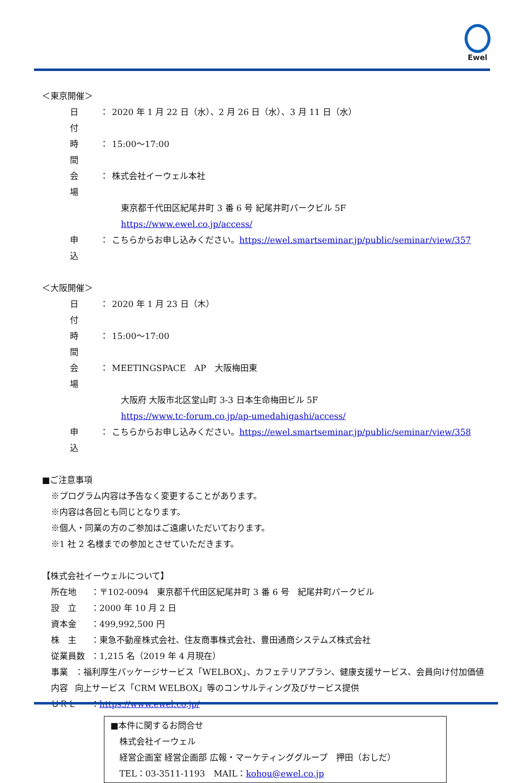Ewel
＜東京開催＞
日付 ： 2020 年 1 月 22 日（水）、2 月 26 日（水）、3 月 11 日（水）
時間 ： 15:00～17:00
会場 ： 株式会社イーウェル本社
東京都千代田区紀尾井町 3 番 6 号 紀尾井町パークビル 5F
https://www.ewel.co.jp/access/
申込 ： こちらからお申し込みください。https://ewel.smartseminar.jp/public/seminar/view/357
＜大阪開催＞
日付 ： 2020 年 1 月 23 日（木）
時間 ： 15:00～17:00
会場 ： MEETINGSPACE　AP　大阪梅田東
大阪府 大阪市北区堂山町 3-3 日本生命梅田ビル 5F
https://www.tc-forum.co.jp/ap-umedahigashi/access/
申込 ： こちらからお申し込みください。https://ewel.smartseminar.jp/public/seminar/view/358
■ご注意事項
※プログラム内容は予告なく変更することがあります。
※内容は各回とも同じとなります。
※個人・同業の方のご参加はご遠慮いただいております。
※1 社 2 名様までの参加とさせていただきます。
【株式会社イーウェルについて】
所在地 ：〒102-0094　東京都千代田区紀尾井町 3 番 6 号　紀尾井町パークビル
設　立 ：2000 年 10 月 2 日
資本金 ：499,992,500 円
株　主 ：東急不動産株式会社、住友商事株式会社、豊田通商システムズ株式会社
従業員数 ：1,215 名（2019 年 4 月現在）
事業内容 ：福利厚生パッケージサービス「WELBOX」、カフェテリアプラン、健康支援サービス、会員向け付加価値向上サービス「CRM WELBOX」等のコンサルティング及びサービス提供
ＵＲＬ ：https://www.ewel.co.jp/
■本件に関するお問合せ
株式会社イーウェル
経営企画室 経営企画部 広報・マーケティンググループ　押田（おしだ）
TEL：03-3511-1193　MAIL：kohou@ewel.co.jp